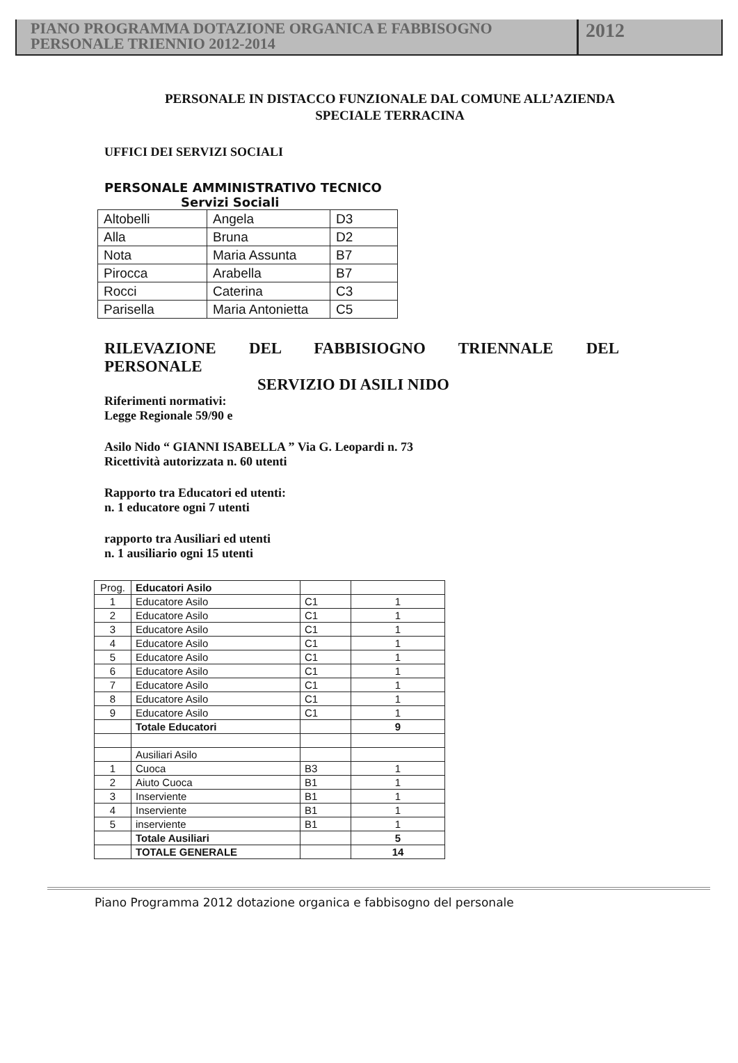PIANO PROGRAMMA DOTAZIONE ORGANICA E FABBISOGNO
PERSONALE TRIENNIO 2012-2014
2012
PERSONALE IN DISTACCO FUNZIONALE DAL COMUNE ALL’AZIENDA
SPECIALE TERRACINA
UFFICI DEI SERVIZI SOCIALI
PERSONALE AMMINISTRATIVO TECNICO
Servizi Sociali
| Altobelli | Angela | D3 |
| Alla | Bruna | D2 |
| Nota | Maria Assunta | B7 |
| Pirocca | Arabella | B7 |
| Rocci | Caterina | C3 |
| Parisella | Maria Antonietta | C5 |
RILEVAZIONE DEL FABBISIOGNO TRIENNALE DEL
PERSONALE
SERVIZIO DI ASILI NIDO
Riferimenti normativi:
Legge Regionale 59/90 e
Asilo Nido “ GIANNI ISABELLA ” Via G. Leopardi n. 73
Ricettività autorizzata n. 60 utenti
Rapporto tra Educatori ed utenti:
n. 1 educatore ogni 7 utenti
rapporto tra Ausiliari ed utenti
n. 1 ausiliario ogni 15 utenti
| Prog. | Educatori Asilo | | |
| 1 | Educatore Asilo | C1 | 1 |
| 2 | Educatore Asilo | C1 | 1 |
| 3 | Educatore Asilo | C1 | 1 |
| 4 | Educatore Asilo | C1 | 1 |
| 5 | Educatore Asilo | C1 | 1 |
| 6 | Educatore Asilo | C1 | 1 |
| 7 | Educatore Asilo | C1 | 1 |
| 8 | Educatore Asilo | C1 | 1 |
| 9 | Educatore Asilo | C1 | 1 |
| | Totale Educatori | | 9 |
| | Ausiliari Asilo | | |
| 1 | Cuoca | B3 | 1 |
| 2 | Aiuto Cuoca | B1 | 1 |
| 3 | Inserviente | B1 | 1 |
| 4 | Inserviente | B1 | 1 |
| 5 | inserviente | B1 | 1 |
| | Totale Ausiliari | | 5 |
| | TOTALE GENERALE | | 14 |
Piano Programma 2012 dotazione organica e fabbisogno del personale